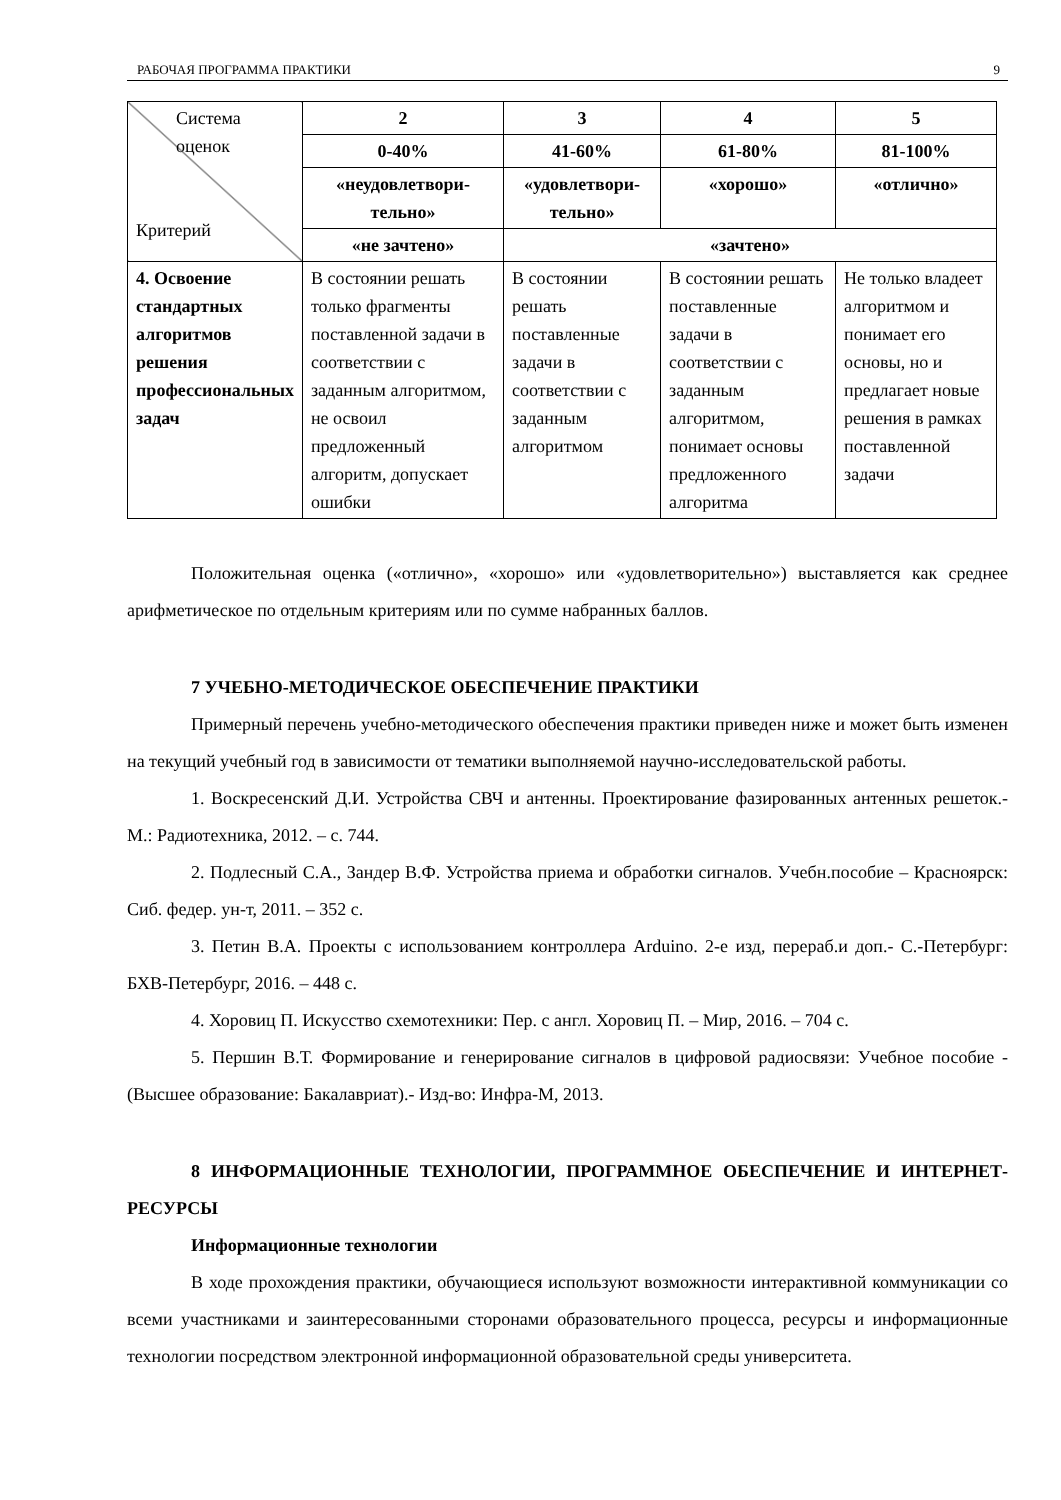РАБОЧАЯ ПРОГРАММА ПРАКТИКИ 9
| Система оценок Критерий | 2 | 3 | 4 | 5 |
| | 0-40% | 41-60% | 61-80% | 81-100% |
| | «неудовлетвори-тельно» | «удовлетвори-тельно» | «хорошо» | «отлично» |
| | «не зачтено» | «зачтено» | | |
| 4. Освоение стандартных алгоритмов решения профессиональных задач | В состоянии решать только фрагменты поставленной задачи в соответствии с заданным алгоритмом, не освоил предложенный алгоритм, допускает ошибки | В состоянии решать поставленные задачи в соответствии с заданным алгоритмом | В состоянии решать поставленные задачи в соответствии с заданным алгоритмом, понимает основы предложенного алгоритма | Не только владеет алгоритмом и понимает его основы, но и предлагает новые решения в рамках поставленной задачи |
Положительная оценка («отлично», «хорошо» или «удовлетворительно») выставляется как среднее арифметическое по отдельным критериям или по сумме набранных баллов.
7 УЧЕБНО-МЕТОДИЧЕСКОЕ ОБЕСПЕЧЕНИЕ ПРАКТИКИ
Примерный перечень учебно-методического обеспечения практики приведен ниже и может быть изменен на текущий учебный год в зависимости от тематики выполняемой научно-исследовательской работы.
1. Воскресенский Д.И. Устройства СВЧ и антенны. Проектирование фазированных антенных решеток.- М.: Радиотехника, 2012. – с. 744.
2. Подлесный С.А., Зандер В.Ф. Устройства приема и обработки сигналов. Учебн.пособие – Красноярск: Сиб. федер. ун-т, 2011. – 352 с.
3. Петин В.А. Проекты с использованием контроллера Arduino. 2-е изд, перераб.и доп.- С.-Петербург: БХВ-Петербург, 2016. – 448 с.
4. Хоровиц П. Искусство схемотехники: Пер. с англ. Хоровиц П. – Мир, 2016. – 704 с.
5. Першин В.Т. Формирование и генерирование сигналов в цифровой радиосвязи: Учебное пособие - (Высшее образование: Бакалавриат).- Изд-во: Инфра-М, 2013.
8 ИНФОРМАЦИОННЫЕ ТЕХНОЛОГИИ, ПРОГРАММНОЕ ОБЕСПЕЧЕНИЕ И ИНТЕРНЕТ-РЕСУРСЫ
Информационные технологии
В ходе прохождения практики, обучающиеся используют возможности интерактивной коммуникации со всеми участниками и заинтересованными сторонами образовательного процесса, ресурсы и информационные технологии посредством электронной информационной образовательной среды университета.